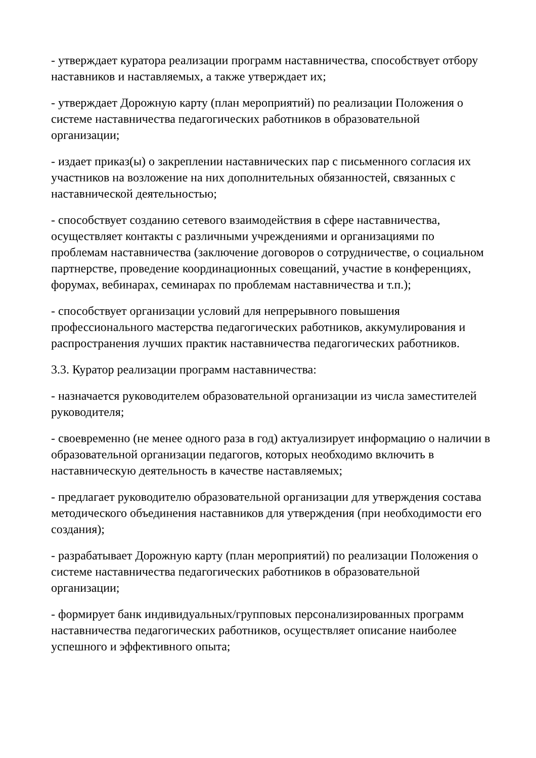- утверждает куратора реализации программ наставничества, способствует отбору наставников и наставляемых, а также утверждает их;
- утверждает Дорожную карту (план мероприятий) по реализации Положения о системе наставничества педагогических работников в образовательной организации;
- издает приказ(ы) о закреплении наставнических пар с письменного согласия их участников на возложение на них дополнительных обязанностей, связанных с наставнической деятельностью;
- способствует созданию сетевого взаимодействия в сфере наставничества, осуществляет контакты с различными учреждениями и организациями по проблемам наставничества (заключение договоров о сотрудничестве, о социальном партнерстве, проведение координационных совещаний, участие в конференциях, форумах, вебинарах, семинарах по проблемам наставничества и т.п.);
- способствует организации условий для непрерывного повышения профессионального мастерства педагогических работников, аккумулирования и распространения лучших практик наставничества педагогических работников.
3.3. Куратор реализации программ наставничества:
- назначается руководителем образовательной организации из числа заместителей руководителя;
- своевременно (не менее одного раза в год) актуализирует информацию о наличии в образовательной организации педагогов, которых необходимо включить в наставническую деятельность в качестве наставляемых;
- предлагает руководителю образовательной организации для утверждения состава методического объединения наставников для утверждения (при необходимости его создания);
- разрабатывает Дорожную карту (план мероприятий) по реализации Положения о системе наставничества педагогических работников в образовательной организации;
- формирует банк индивидуальных/групповых персонализированных программ наставничества педагогических работников, осуществляет описание наиболее успешного и эффективного опыта;